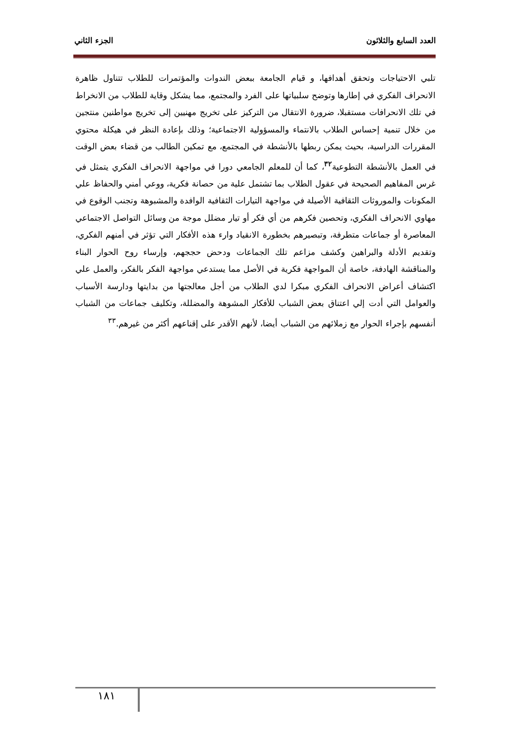العدد السابع والثلاثون الجزء الثاني
تلبي الاحتياجات وتحقق أهدافها، و قيام الجامعة ببعض الندوات والمؤتمرات للطلاب تتناول ظاهرة الانحراف الفكري في إطارها وتوضح سلبياتها على الفرد والمجتمع، مما يشكل وقاية للطلاب من الانخراط في تلك الانحرافات مستقبلا، ضرورة الانتقال من التركيز على تخريج مهنيين إلى تخريج مواطنين منتجين من خلال تنمية إحساس الطلاب بالانتماء والمسؤولية الاجتماعية؛ وذلك بإعادة النظر في هيكلة محتوي المقررات الدراسية، بحيث يمكن ربطها بالأنشطة في المجتمع، مع تمكين الطالب من قضاء بعض الوقت في العمل بالأنشطة التطوعية<sup>٣٢</sup>، كما أن للمعلم الجامعي دورا في مواجهة الانحراف الفكري يتمثل في غرس المفاهيم الصحيحة في عقول الطلاب بما تشتمل علية من حصانة فكرية، ووعي أمني والحفاظ علي المكونات والموروثات الثقافية الأصيلة في مواجهة التيارات الثقافية الوافدة والمشبوهة وتجنب الوقوع في مهاوي الانحراف الفكري، وتحصين فكرهم من أي فكر أو تيار مضلل موجة من وسائل التواصل الاجتماعي المعاصرة أو جماعات متطرفة، وتبصيرهم بخطورة الانقياد وارء هذه الأفكار التي تؤثر في أمنهم الفكري، وتقديم الأدلة والبراهين وكشف مزاعم تلك الجماعات ودحض حججهم، وإرساء روح الحوار البناء والمناقشة الهادفة، خاصة أن المواجهة فكرية في الأصل مما يستدعي مواجهة الفكر بالفكر، والعمل علي اكتشاف أعراض الانحراف الفكري مبكرا لدي الطلاب من أجل معالجتها من بدايتها ودارسة الأسباب والعوامل التي أدت إلي اعتناق بعض الشباب للأفكار المشوهة والمضللة، وتكليف جماعات من الشباب أنفسهم بإجراء الحوار مع زملائهم من الشباب أيضا، لأنهم الأقدر على إقناعهم أكثر من غيرهم.<sup>٣٣</sup>
١٨١